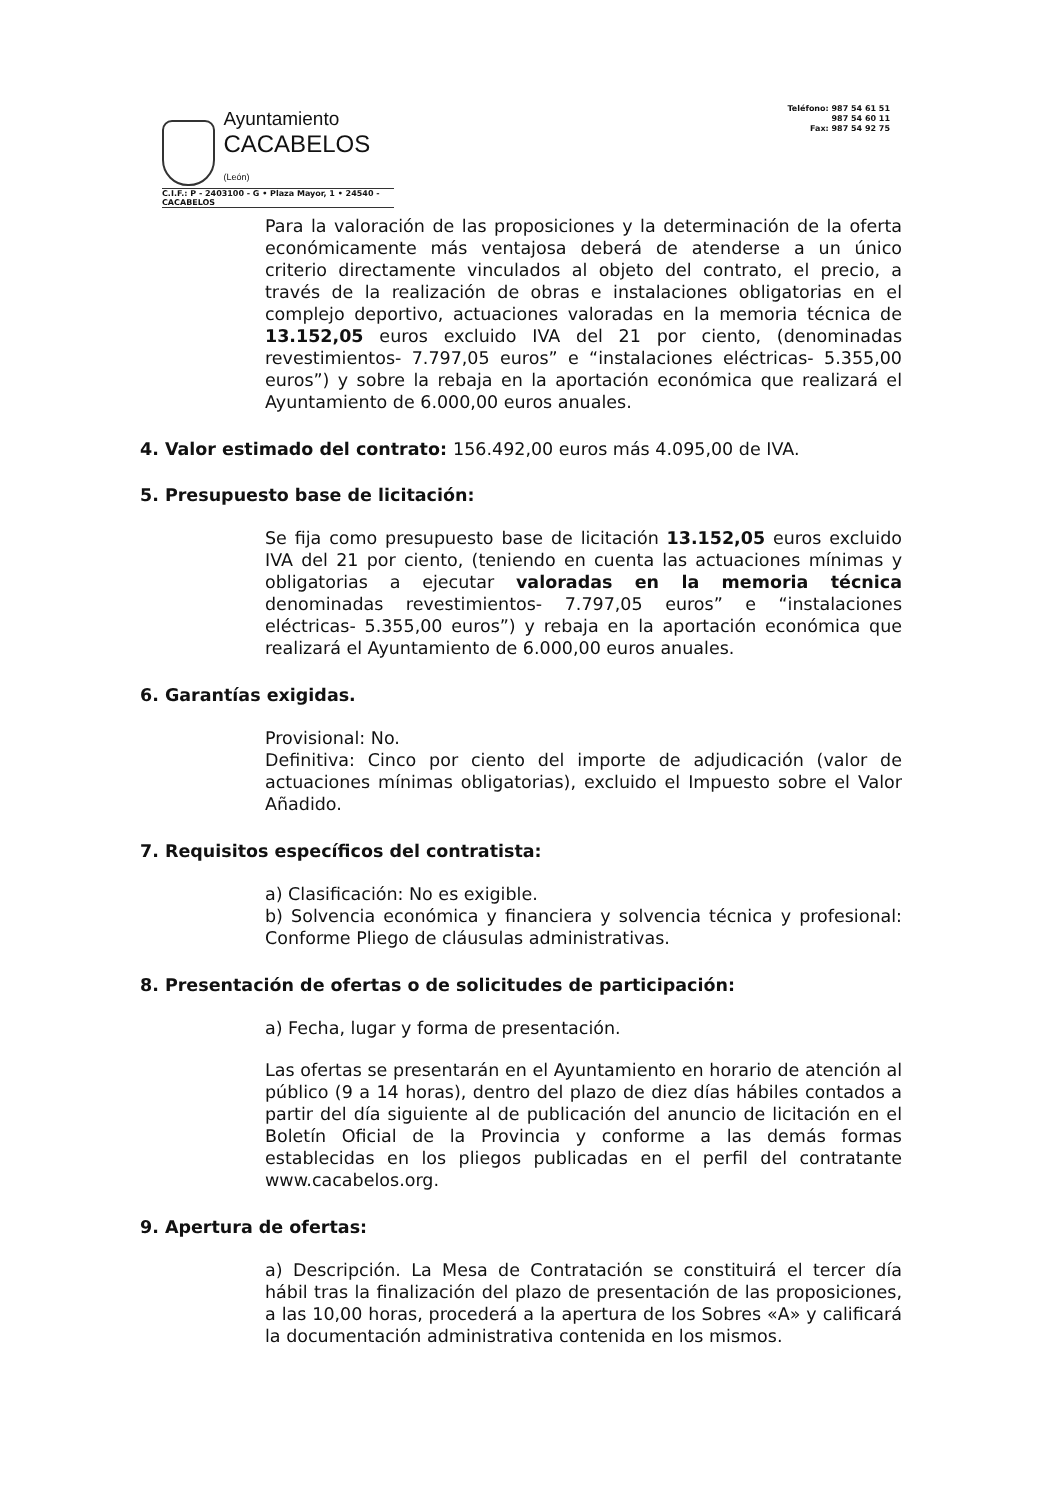Ayuntamiento
CACABELOS (León)
C.I.F.: P - 2403100 - G • Plaza Mayor, 1 • 24540 - CACABELOS
Teléfono: 987 54 61 51
987 54 60 11
Fax: 987 54 92 75
Para la valoración de las proposiciones y la determinación de la oferta económicamente más ventajosa deberá de atenderse a un único criterio directamente vinculados al objeto del contrato, el precio, a través de la realización de obras e instalaciones obligatorias en el complejo deportivo, actuaciones valoradas en la memoria técnica de 13.152,05 euros excluido IVA del 21 por ciento, (denominadas revestimientos- 7.797,05 euros” e “instalaciones eléctricas- 5.355,00 euros”) y sobre la rebaja en la aportación económica que realizará el Ayuntamiento de 6.000,00 euros anuales.
4. Valor estimado del contrato: 156.492,00 euros más 4.095,00 de IVA.
5. Presupuesto base de licitación:
Se fija como presupuesto base de licitación 13.152,05 euros excluido IVA del 21 por ciento, (teniendo en cuenta las actuaciones mínimas y obligatorias a ejecutar valoradas en la memoria técnica denominadas revestimientos- 7.797,05 euros” e “instalaciones eléctricas- 5.355,00 euros”) y rebaja en la aportación económica que realizará el Ayuntamiento de 6.000,00 euros anuales.
6. Garantías exigidas.
Provisional: No.
Definitiva: Cinco por ciento del importe de adjudicación (valor de actuaciones mínimas obligatorias), excluido el Impuesto sobre el Valor Añadido.
7. Requisitos específicos del contratista:
a) Clasificación: No es exigible.
b) Solvencia económica y financiera y solvencia técnica y profesional: Conforme Pliego de cláusulas administrativas.
8. Presentación de ofertas o de solicitudes de participación:
a) Fecha, lugar y forma de presentación.
Las ofertas se presentarán en el Ayuntamiento en horario de atención al público (9 a 14 horas), dentro del plazo de diez días hábiles contados a partir del día siguiente al de publicación del anuncio de licitación en el Boletín Oficial de la Provincia y conforme a las demás formas establecidas en los pliegos publicadas en el perfil del contratante www.cacabelos.org.
9. Apertura de ofertas:
a) Descripción. La Mesa de Contratación se constituirá el tercer día hábil tras la finalización del plazo de presentación de las proposiciones, a las 10,00 horas, procederá a la apertura de los Sobres «A» y calificará la documentación administrativa contenida en los mismos.